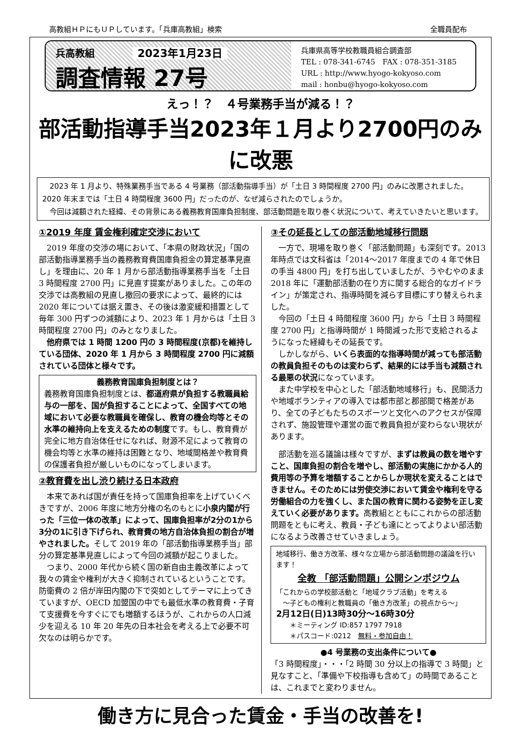高教組ＨＰにもＵＰしています。「兵庫高教組」検索 全職員配布
兵高教組 2023年1月23日
調査情報 27号
兵庫県高等学校教職員組合調査部
TEL : 078-341-6745　FAX : 078-351-3185
URL : http://www.hyogo-kokyoso.com
mail : honbu@hyogo-kokyoso.com
えっ！？　４号業務手当が減る！？
部活動指導手当2023年１月より2700円のみに改悪
　2023 年 1 月より、特殊業務手当である 4 号業務（部活動指導手当）が「土日 3 時間程度 2700 円」のみに改悪されました。2020 年末までは「土日 4 時間程度 3600 円」だったのが、なぜ減らされたのでしょうか。
　今回は減額された経緯、その背景にある義務教育国庫負担制度、部活動問題を取り巻く状況について、考えていきたいと思います。
①2019 年度 賃金権利確定交渉において
2019 年度の交渉の場において、「本県の財政状況」「国の部活動指導業務手当の義務教育費国庫負担金の算定基準見直し」を理由に、20 年 1 月から部活動指導業務手当を「土日 3 時間程度 2700 円」に見直す提案がありました。この年の交渉では高教組の見直し撤回の要求によって、最終的には 2020 年については据え置き、その後は激変緩和措置として毎年 300 円ずつの減額により、2023 年 1 月からは「土日 3 時間程度 2700 円」のみとなりました。
他府県では 1 時間 1200 円の 3 時間程度(京都)を維持している団体、2020 年 1 月から 3 時間程度 2700 円に減額されている団体と様々です。
義務教育国庫負担制度とは？
義務教育国庫負担制度とは、都道府県が負担する教職員給与の一部を、国が負担することによって、全国すべての地域において必要な教職員を確保し、教育の機会均等とその水準の維持向上を支えるための制度です。もし、教育費が完全に地方自治体任せになれば、財源不足によって教育の機会均等と水準の維持は困難となり、地域間格差や教育費の保護者負担が厳しいものになってしまいます。
②教育費を出し渋り続ける日本政府
本来であれば国が責任を持って国庫負担率を上げていくべきですが、2006 年度に地方分権の名のもとに小泉内閣が行った「三位一体の改革」によって、国庫負担率が2分の1から3分の1に引き下げられ、教育費の地方自治体負担の割合が増やされました。そして 2019 年の「部活動指導業務手当」部分の算定基準見直しによって今回の減額が起こりました。
つまり、2000 年代から続く国の新自由主義改革によって我々の賃金や権利が大きく抑制されているということです。防衛費の 2 倍が岸田内閣の下で突如としてテーマに上ってきていますが、OECD 加盟国の中でも最低水準の教育費・子育て支援費を今すぐにでも増額するほうが、これからの人口減少を迎える 10 年 20 年先の日本社会を考える上で必要不可欠なのは明らかです。
③その延長としての部活動地域移行問題
一方で、現場を取り巻く「部活動問題」も深刻です。2013 年時点では文科省は「2014～2017 年度までの 4 年で休日の手当 4800 円」を打ち出していましたが、うやむやのまま 2018 年に「運動部活動の在り方に関する総合的なガイドライン」が策定され、指導時間を減らす目標にすり替えられました。
今回の「土日 4 時間程度 3600 円」から「土日 3 時間程度 2700 円」と指導時間が 1 時間減った形で支給されるようになった経緯もその延長です。
しかしながら、いくら表面的な指導時間が減っても部活動の教員負担そのものは変わらず、結果的には手当も減額される最悪の状況になっています。
また中学校を中心とした「部活動地域移行」も、民間活力や地域ボランティアの導入では都市部と郡部間で格差があり、全ての子どもたちのスポーツと文化へのアクセスが保障されず、施設管理や運営の面で教員負担が変わらない現状があります。
部活動を巡る議論は様々ですが、まずは教員の数を増やすこと、国庫負担の割合を増やし、部活動の実施にかかる人的費用等の予算を増額することからしか現状を変えることはできません。そのためには労使交渉において賃金や権利を守る労働組合の力を強くし、また国の教育に関わる姿勢を正し変えていく必要があります。高教組とともにこれからの部活動問題をともに考え、教員・子ども達にとってよりよい部活動になるよう改善させていきましょう。
地域移行、働き方改革、様々な立場から部活動問題の議論を行います！
全教 「部活動問題」公開シンポジウム
「これからの学校部活動と「地域クラブ活動」を考える
　～子どもの権利と教職員の「働き方改革」の視点から～」
2月12日(日)13時30分～16時30分
　　＊ミーティング ID:857 1797 7918
　　＊パスコード:0212　無料・参加自由！
●4 号業務の支出条件について●
「3 時間程度」・・・「2 時間 30 分以上の指導で 3 時間」と見なすこと、「準備や下校指導も含めて」の時間であることは、これまでと変わりません。
働き方に見合った賃金・手当の改善を!